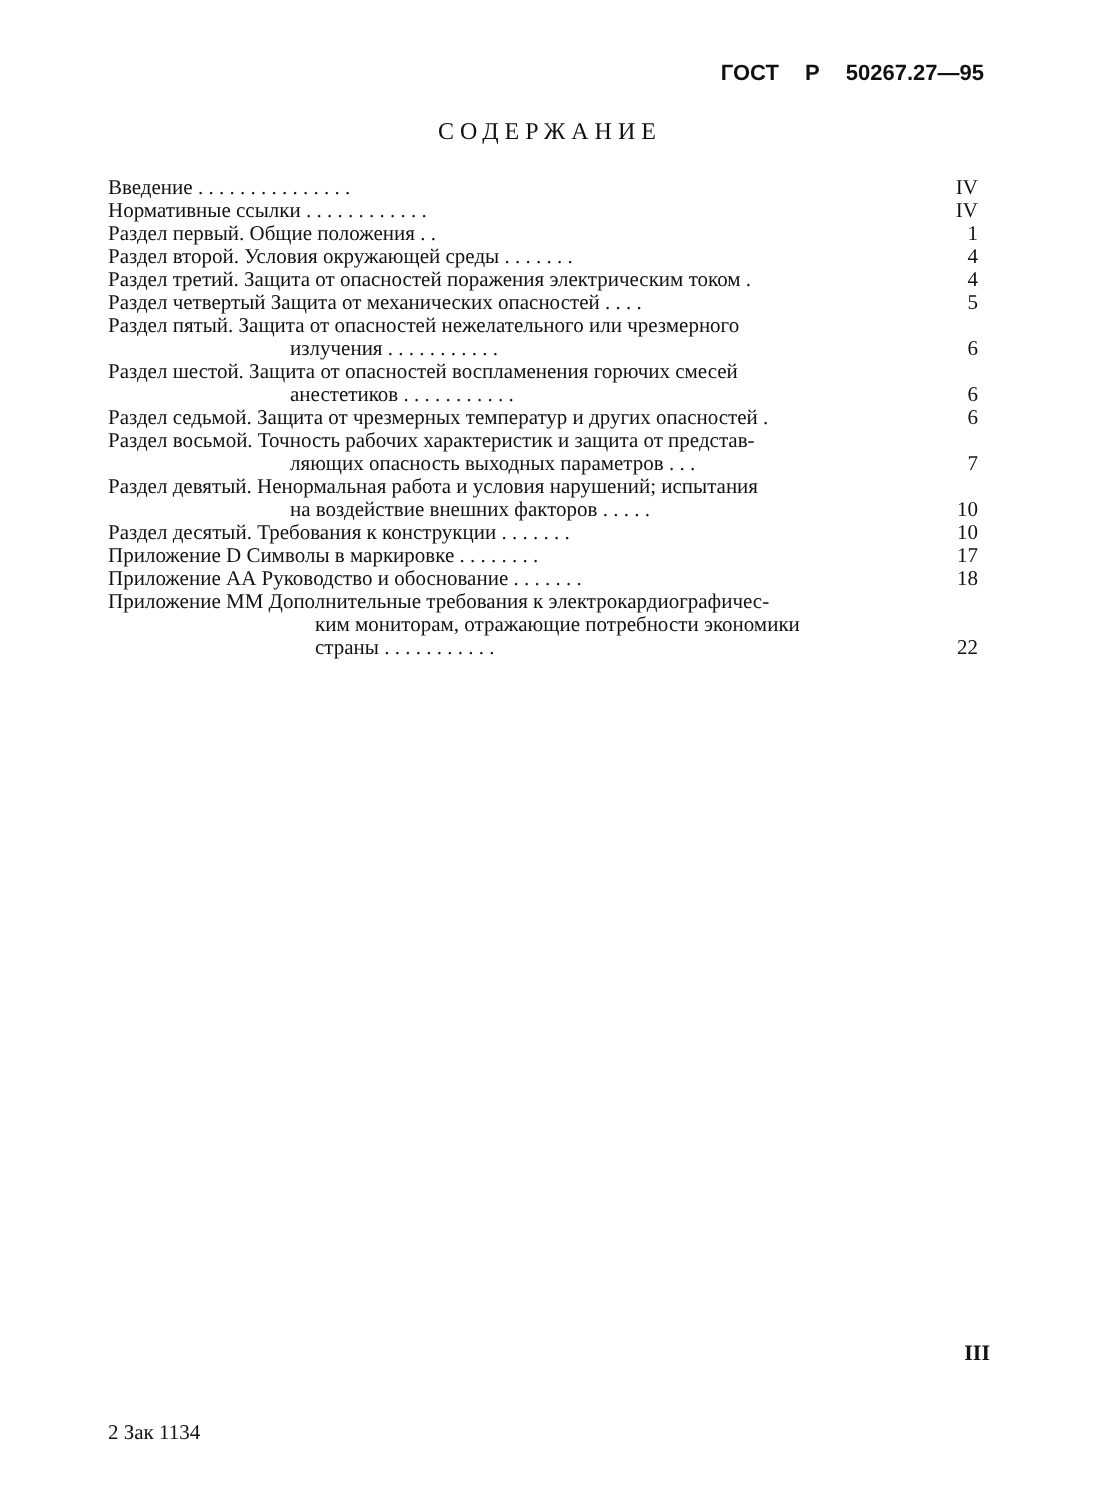ГОСТ Р 50267.27—95
СОДЕРЖАНИЕ
Введение . . . . . . . . . . . . . . .
IV
Нормативные ссылки . . . . . . . . . . . .
IV
Раздел первый. Общие положения . .
1
Раздел второй. Условия окружающей среды . . . . . . .
4
Раздел третий. Защита от опасностей поражения электрическим током .
4
Раздел четвертый Защита от механических опасностей . . . .
5
Раздел пятый. Защита от опасностей нежелательного или чрезмерного
излучения . . . . . . . . . . .
6
Раздел шестой. Защита от опасностей воспламенения горючих смесей
анестетиков . . . . . . . . . . .
6
Раздел седьмой. Защита от чрезмерных температур и других опасностей .
6
Раздел восьмой. Точность рабочих характеристик и защита от представ-
ляющих опасность выходных параметров . . .
7
Раздел девятый. Ненормальная работа и условия нарушений; испытания
на воздействие внешних факторов . . . . .
10
Раздел десятый. Требования к конструкции . . . . . . .
10
Приложение D Символы в маркировке . . . . . . . .
17
Приложение АА Руководство и обоснование . . . . . . .
18
Приложение ММ Дополнительные требования к электрокардиографичес-
ким мониторам, отражающие потребности экономики
страны . . . . . . . . . . .
22
III
2 Зак 1134